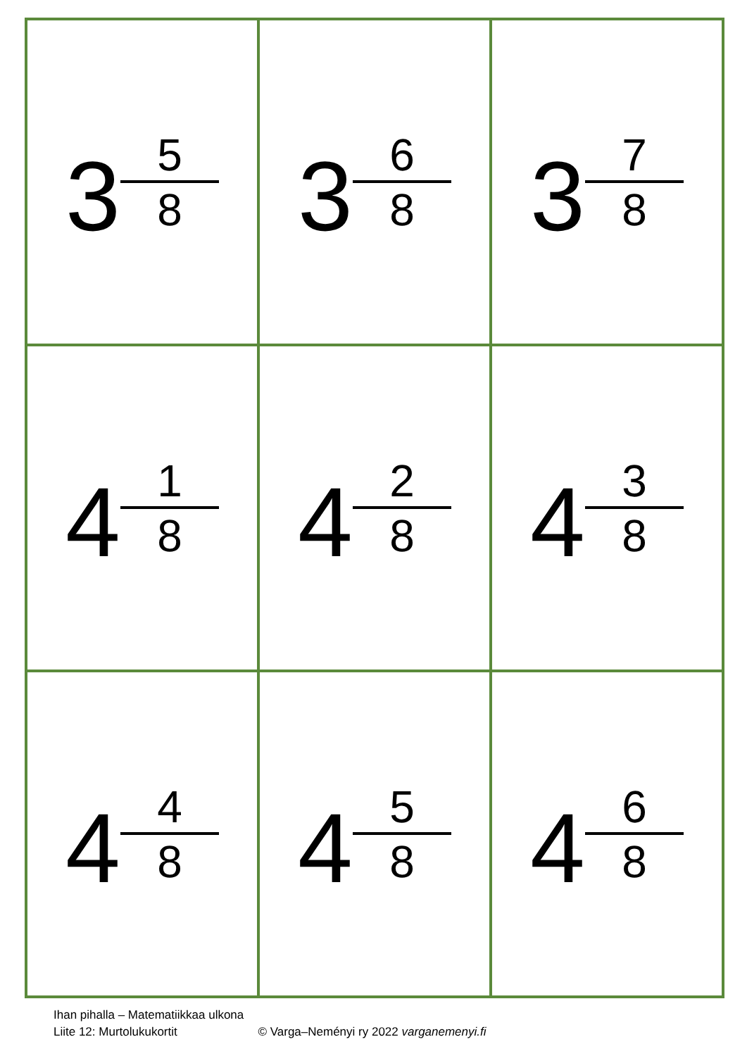| 3 5 8 | 3 6 8 | 3 7 8 |
| 4 1 8 | 4 2 8 | 4 3 8 |
| 4 4 8 | 4 5 8 | 4 6 8 |
Ihan pihalla – Matematiikkaa ulkona
Liite 12: Murtolukukortit © Varga–Neményi ry 2022 varganemenyi.fi